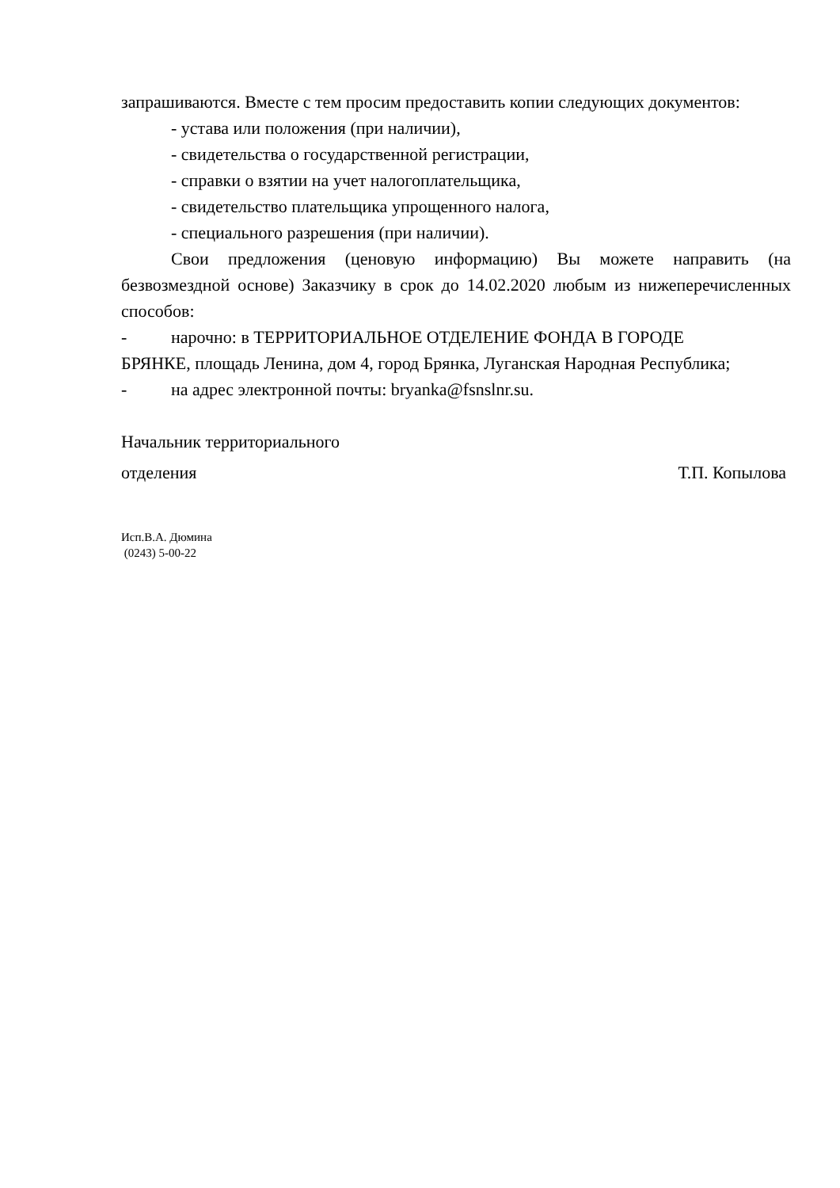запрашиваются. Вместе с тем просим предоставить копии следующих документов:
- устава или положения (при наличии),
- свидетельства о государственной регистрации,
- справки о взятии на учет налогоплательщика,
- свидетельство плательщика упрощенного налога,
- специального разрешения (при наличии).
Свои предложения (ценовую информацию) Вы можете направить (на безвозмездной основе) Заказчику в срок до 14.02.2020 любым из нижеперечисленных способов:
- нарочно: в ТЕРРИТОРИАЛЬНОЕ ОТДЕЛЕНИЕ ФОНДА В ГОРОДЕ
БРЯНКЕ, площадь Ленина, дом 4, город Брянка, Луганская Народная Республика;
- на адрес электронной почты: bryanka@fsnslnr.su.
Начальник территориального
отделения Т.П. Копылова
Исп.В.А. Дюмина
(0243) 5-00-22